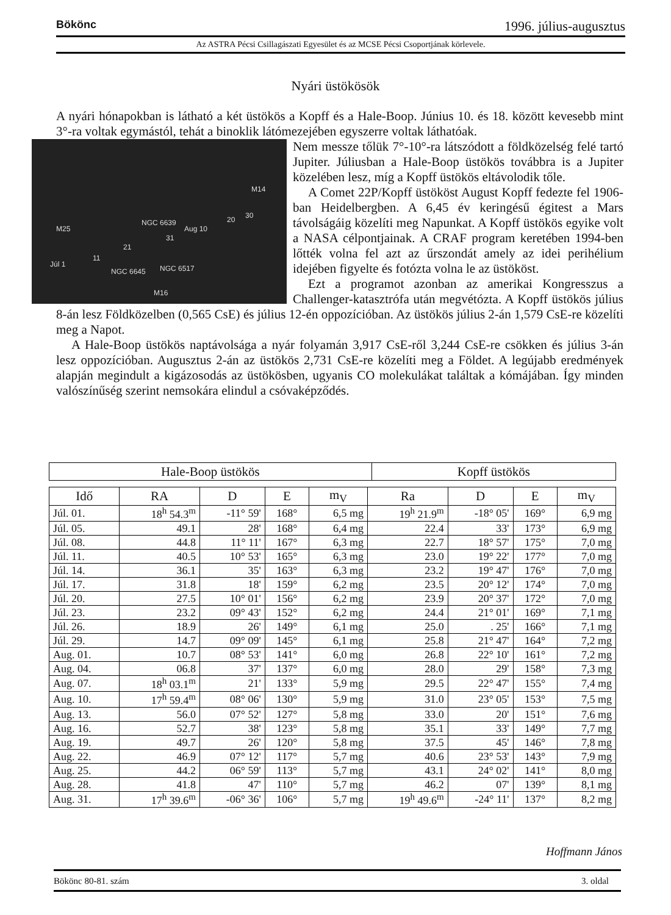Bökönc 1996. július-augusztus
Az ASTRA Pécsi Csillagászati Egyesület és az MCSE Pécsi Csoportjának körlevele.
Nyári üstökösök
A nyári hónapokban is látható a két üstökös a Kopff és a Hale-Boop. Június 10. és 18. között kevesebb mint 3°-ra voltak egymástól, tehát a binoklik látómezejében egyszerre voltak láthatóak.
NGC 6639
Aug 10
20 30
31
21
11
Júl 1
M25
NGC 6645 NGC 6517
M16
M14
Nem messze tőlük 7°-10°-ra látszódott a földközelség felé tartó Jupiter. Júliusban a Hale-Boop üstökös továbbra is a Jupiter közelében lesz, míg a Kopff üstökös eltávolodik tőle.
A Comet 22P/Kopff üstököst August Kopff fedezte fel 1906-ban Heidelbergben. A 6,45 év keringésű égitest a Mars távolságáig közelíti meg Napunkat. A Kopff üstökös egyike volt a NASA célpontjainak. A CRAF program keretében 1994-ben lőtték volna fel azt az űrszondát amely az idei perihélium idejében figyelte és fotózta volna le az üstököst.
Ezt a programot azonban az amerikai Kongresszus a Challenger-katasztrófa után megvétózta. A Kopff üstökös július 8-án lesz Földközelben (0,565 CsE) és július 12-én oppozícióban. Az üstökös július 2-án 1,579 CsE-re közelíti meg a Napot.
A Hale-Boop üstökös naptávolsága a nyár folyamán 3,917 CsE-ről 3,244 CsE-re csökken és július 3-án lesz oppozícióban. Augusztus 2-án az üstökös 2,731 CsE-re közelíti meg a Földet. A legújabb eredmények alapján megindult a kigázosodás az üstökösben, ugyanis CO molekulákat találtak a kómájában. Így minden valószínűség szerint nemsokára elindul a csóvaképződés.
| Hale-Boop üstökös | Kopff üstökös |
| --- | --- |
| Idő | RA | D | E | m<sub>V</sub> | Ra | D | E | m<sub>V</sub> |
| --- | --- | --- | --- | --- | --- | --- | --- | --- |
| Júl. 01. | 18<sup>h</sup> 54.3<sup>m</sup> | -11° 59' | 168° | 6,5 mg | 19<sup>h</sup> 21.9<sup>m</sup> | -18° 05' | 169° | 6,9 mg |
| Júl. 05. | 49.1 | 28' | 168° | 6,4 mg | 22.4 | 33' | 173° | 6,9 mg |
| Júl. 08. | 44.8 | 11° 11' | 167° | 6,3 mg | 22.7 | 18° 57' | 175° | 7,0 mg |
| Júl. 11. | 40.5 | 10° 53' | 165° | 6,3 mg | 23.0 | 19° 22' | 177° | 7,0 mg |
| Júl. 14. | 36.1 | 35' | 163° | 6,3 mg | 23.2 | 19° 47' | 176° | 7,0 mg |
| Júl. 17. | 31.8 | 18' | 159° | 6,2 mg | 23.5 | 20° 12' | 174° | 7,0 mg |
| Júl. 20. | 27.5 | 10° 01' | 156° | 6,2 mg | 23.9 | 20° 37' | 172° | 7,0 mg |
| Júl. 23. | 23.2 | 09° 43' | 152° | 6,2 mg | 24.4 | 21° 01' | 169° | 7,1 mg |
| Júl. 26. | 18.9 | 26' | 149° | 6,1 mg | 25.0 | . 25' | 166° | 7,1 mg |
| Júl. 29. | 14.7 | 09° 09' | 145° | 6,1 mg | 25.8 | 21° 47' | 164° | 7,2 mg |
| Aug. 01. | 10.7 | 08° 53' | 141° | 6,0 mg | 26.8 | 22° 10' | 161° | 7,2 mg |
| Aug. 04. | 06.8 | 37' | 137° | 6,0 mg | 28.0 | 29' | 158° | 7,3 mg |
| Aug. 07. | 18<sup>h</sup> 03.1<sup>m</sup> | 21' | 133° | 5,9 mg | 29.5 | 22° 47' | 155° | 7,4 mg |
| Aug. 10. | 17<sup>h</sup> 59.4<sup>m</sup> | 08° 06' | 130° | 5,9 mg | 31.0 | 23° 05' | 153° | 7,5 mg |
| Aug. 13. | 56.0 | 07° 52' | 127° | 5,8 mg | 33.0 | 20' | 151° | 7,6 mg |
| Aug. 16. | 52.7 | 38' | 123° | 5,8 mg | 35.1 | 33' | 149° | 7,7 mg |
| Aug. 19. | 49.7 | 26' | 120° | 5,8 mg | 37.5 | 45' | 146° | 7,8 mg |
| Aug. 22. | 46.9 | 07° 12' | 117° | 5,7 mg | 40.6 | 23° 53' | 143° | 7,9 mg |
| Aug. 25. | 44.2 | 06° 59' | 113° | 5,7 mg | 43.1 | 24° 02' | 141° | 8,0 mg |
| Aug. 28. | 41.8 | 47' | 110° | 5,7 mg | 46.2 | 07' | 139° | 8,1 mg |
| Aug. 31. | 17<sup>h</sup> 39.6<sup>m</sup> | -06° 36' | 106° | 5,7 mg | 19<sup>h</sup> 49.6<sup>m</sup> | -24° 11' | 137° | 8,2 mg |
Hoffmann János
Bökönc 80-81. szám 3. oldal